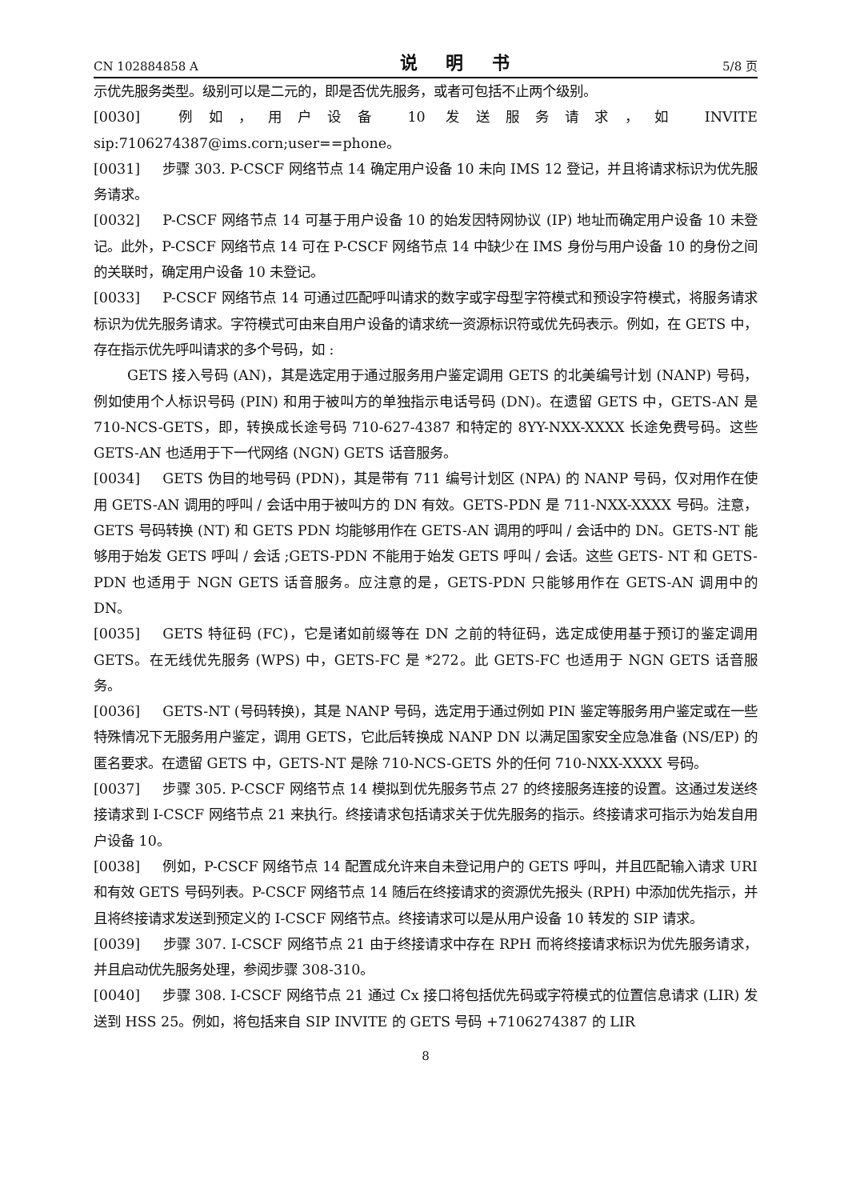CN 102884858 A 说 明 书 5/8 页
示优先服务类型。级别可以是二元的，即是否优先服务，或者可包括不止两个级别。
[0030] 例如，用户设备 10 发送服务请求，如 INVITE sip:7106274387@ims.corn;user==phone。
[0031] 步骤 303. P-CSCF 网络节点 14 确定用户设备 10 未向 IMS 12 登记，并且将请求标识为优先服务请求。
[0032] P-CSCF 网络节点 14 可基于用户设备 10 的始发因特网协议 (IP) 地址而确定用户设备 10 未登记。此外，P-CSCF 网络节点 14 可在 P-CSCF 网络节点 14 中缺少在 IMS 身份与用户设备 10 的身份之间的关联时，确定用户设备 10 未登记。
[0033] P-CSCF 网络节点 14 可通过匹配呼叫请求的数字或字母型字符模式和预设字符模式，将服务请求标识为优先服务请求。字符模式可由来自用户设备的请求统一资源标识符或优先码表示。例如，在 GETS 中，存在指示优先呼叫请求的多个号码，如 :
GETS 接入号码 (AN)，其是选定用于通过服务用户鉴定调用 GETS 的北美编号计划 (NANP) 号码，例如使用个人标识号码 (PIN) 和用于被叫方的单独指示电话号码 (DN)。在遗留 GETS 中，GETS-AN 是 710-NCS-GETS，即，转换成长途号码 710-627-4387 和特定的 8YY-NXX-XXXX 长途免费号码。这些 GETS-AN 也适用于下一代网络 (NGN) GETS 话音服务。
[0034] GETS 伪目的地号码 (PDN)，其是带有 711 编号计划区 (NPA) 的 NANP 号码，仅对用作在使用 GETS-AN 调用的呼叫 / 会话中用于被叫方的 DN 有效。GETS-PDN 是 711-NXX-XXXX 号码。注意，GETS 号码转换 (NT) 和 GETS PDN 均能够用作在 GETS-AN 调用的呼叫 / 会话中的 DN。GETS-NT 能够用于始发 GETS 呼叫 / 会话 ;GETS-PDN 不能用于始发 GETS 呼叫 / 会话。这些 GETS- NT 和 GETS-PDN 也适用于 NGN GETS 话音服务。应注意的是，GETS-PDN 只能够用作在 GETS-AN 调用中的 DN。
[0035] GETS 特征码 (FC)，它是诸如前缀等在 DN 之前的特征码，选定成使用基于预订的鉴定调用 GETS。在无线优先服务 (WPS) 中，GETS-FC 是 *272。此 GETS-FC 也适用于 NGN GETS 话音服务。
[0036] GETS-NT (号码转换)，其是 NANP 号码，选定用于通过例如 PIN 鉴定等服务用户鉴定或在一些特殊情况下无服务用户鉴定，调用 GETS，它此后转换成 NANP DN 以满足国家安全应急准备 (NS/EP) 的匿名要求。在遗留 GETS 中，GETS-NT 是除 710-NCS-GETS 外的任何 710-NXX-XXXX 号码。
[0037] 步骤 305. P-CSCF 网络节点 14 模拟到优先服务节点 27 的终接服务连接的设置。这通过发送终接请求到 I-CSCF 网络节点 21 来执行。终接请求包括请求关于优先服务的指示。终接请求可指示为始发自用户设备 10。
[0038] 例如，P-CSCF 网络节点 14 配置成允许来自未登记用户的 GETS 呼叫，并且匹配输入请求 URI 和有效 GETS 号码列表。P-CSCF 网络节点 14 随后在终接请求的资源优先报头 (RPH) 中添加优先指示，并且将终接请求发送到预定义的 I-CSCF 网络节点。终接请求可以是从用户设备 10 转发的 SIP 请求。
[0039] 步骤 307. I-CSCF 网络节点 21 由于终接请求中存在 RPH 而将终接请求标识为优先服务请求，并且启动优先服务处理，参阅步骤 308-310。
[0040] 步骤 308. I-CSCF 网络节点 21 通过 Cx 接口将包括优先码或字符模式的位置信息请求 (LIR) 发送到 HSS 25。例如，将包括来自 SIP INVITE 的 GETS 号码 +7106274387 的 LIR
8